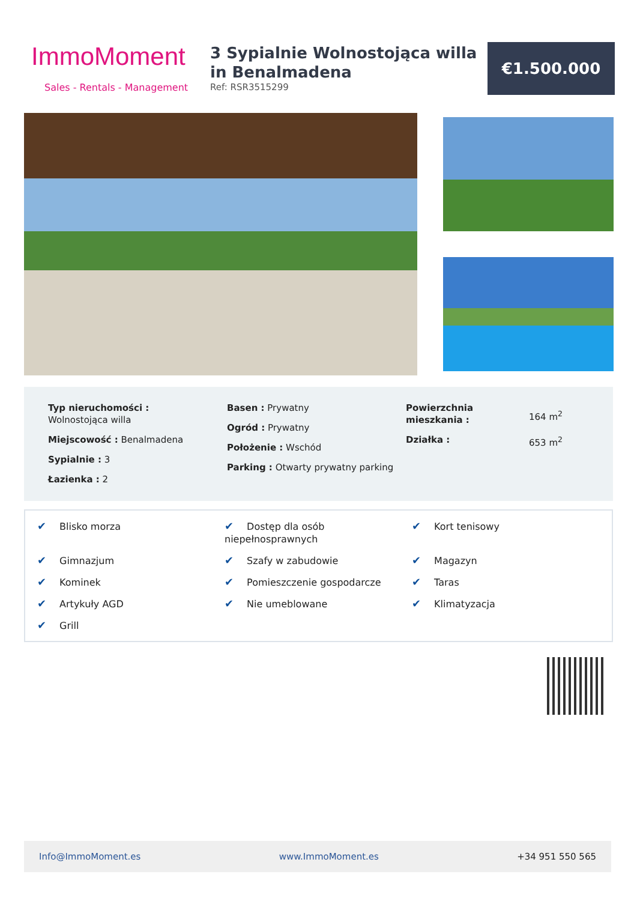ImmoMoment
Sales - Rentals - Management
3 Sypialnie Wolnostojąca willa in Benalmadena
Ref: RSR3515299
€1.500.000
Typ nieruchomości :
Wolnostojąca willa
Miejscowość : Benalmadena
Sypialnie : 3
Łazienka : 2
Basen : Prywatny
Ogród : Prywatny
Położenie : Wschód
Parking : Otwarty prywatny parking
Powierzchnia mieszkania :
164 m<sup>2</sup>
Działka :
653 m<sup>2</sup>
✔ Blisko morza
✔ Dostęp dla osób niepełnosprawnych
✔ Kort tenisowy
✔ Gimnazjum
✔ Szafy w zabudowie
✔ Magazyn
✔ Kominek
✔ Pomieszczenie gospodarcze
✔ Taras
✔ Artykuły AGD
✔ Nie umeblowane
✔ Klimatyzacja
✔ Grill
Info@ImmoMoment.es www.ImmoMoment.es +34 951 550 565